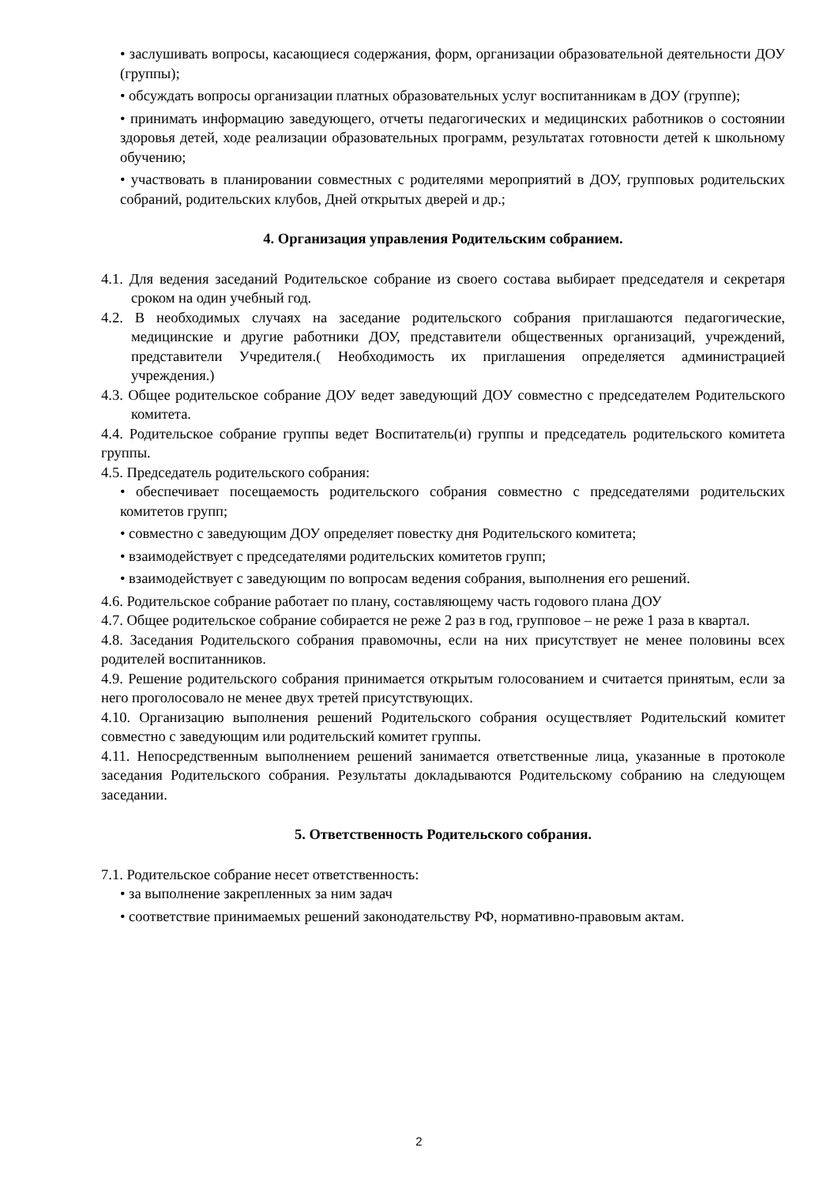• заслушивать вопросы, касающиеся содержания, форм, организации образовательной деятельности ДОУ (группы);
• обсуждать вопросы организации платных образовательных услуг воспитанникам в ДОУ (группе);
• принимать информацию заведующего, отчеты педагогических и медицинских работников о состоянии здоровья детей, ходе реализации образовательных программ, результатах готовности детей к школьному обучению;
• участвовать в планировании совместных с родителями мероприятий в ДОУ, групповых родительских собраний, родительских клубов, Дней открытых дверей и др.;
4. Организация управления Родительским собранием.
4.1. Для ведения заседаний Родительское собрание из своего состава выбирает председателя и секретаря сроком на один учебный год.
4.2. В необходимых случаях на заседание родительского собрания приглашаются педагогические, медицинские и другие работники ДОУ, представители общественных организаций, учреждений, представители Учредителя.( Необходимость их приглашения определяется администрацией учреждения.)
4.3. Общее родительское собрание ДОУ ведет заведующий ДОУ совместно с председателем Родительского комитета.
4.4. Родительское собрание группы ведет Воспитатель(и) группы и председатель родительского комитета группы.
4.5. Председатель родительского собрания:
• обеспечивает посещаемость родительского собрания совместно с председателями родительских комитетов групп;
• совместно с заведующим ДОУ определяет повестку дня Родительского комитета;
• взаимодействует с председателями родительских комитетов групп;
• взаимодействует с заведующим по вопросам ведения собрания, выполнения его решений.
4.6. Родительское собрание работает по плану, составляющему часть годового плана ДОУ
4.7. Общее родительское собрание собирается не реже 2 раз в год, групповое – не реже 1 раза в квартал.
4.8. Заседания Родительского собрания правомочны, если на них присутствует не менее половины всех родителей воспитанников.
4.9. Решение родительского собрания принимается открытым голосованием и считается принятым, если за него проголосовало не менее двух третей присутствующих.
4.10. Организацию выполнения решений Родительского собрания осуществляет Родительский комитет совместно с заведующим или родительский комитет группы.
4.11. Непосредственным выполнением решений занимается ответственные лица, указанные в протоколе заседания Родительского собрания. Результаты докладываются Родительскому собранию на следующем заседании.
5. Ответственность Родительского собрания.
7.1. Родительское собрание несет ответственность:
• за выполнение закрепленных за ним задач
• соответствие принимаемых решений законодательству РФ, нормативно-правовым актам.
2